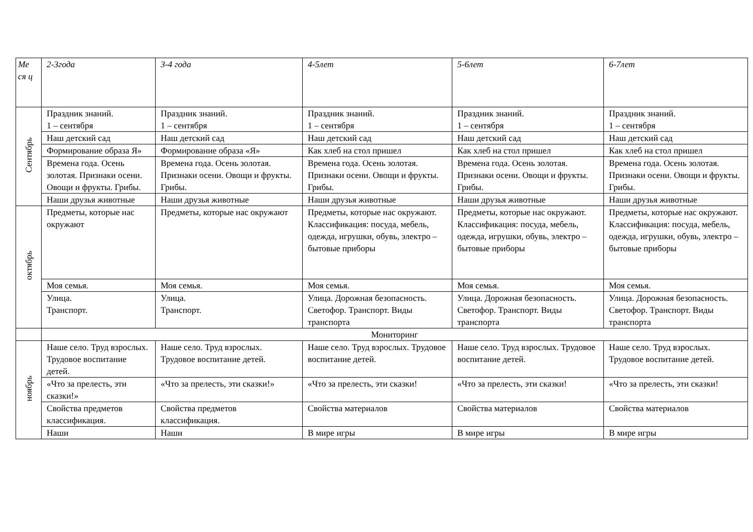| Ме ся ц | 2-3года | 3-4 года | 4-5лет | 5-6лет | 6-7лет |
| --- | --- | --- | --- | --- | --- |
| Сентябрь | Праздник знаний. 1 – сентября | Праздник знаний. 1 – сентября | Праздник знаний. 1 – сентября | Праздник знаний. 1 – сентября | Праздник знаний. 1 – сентября |
| | Наш детский сад | Наш детский сад | Наш детский сад | Наш детский сад | Наш детский сад |
| | Формирование образа Я» | Формирование образа «Я» | Как хлеб на стол пришел | Как хлеб на стол пришел | Как хлеб на стол пришел |
| | Времена года. Осень золотая. Признаки осени. Овощи и фрукты. Грибы. | Времена года. Осень золотая. Признаки осени. Овощи и фрукты. Грибы. | Времена года. Осень золотая. Признаки осени. Овощи и фрукты. Грибы. | Времена года. Осень золотая. Признаки осени. Овощи и фрукты. Грибы. | Времена года. Осень золотая. Признаки осени. Овощи и фрукты. Грибы. |
| | Наши друзья животные | Наши друзья животные | Наши друзья животные | Наши друзья животные | Наши друзья животные |
| октябрь | Предметы, которые нас окружают | Предметы, которые нас окружают | Предметы, которые нас окружают. Классификация: посуда, мебель, одежда, игрушки, обувь, электро – бытовые приборы | Предметы, которые нас окружают. Классификация: посуда, мебель, одежда, игрушки, обувь, электро – бытовые приборы | Предметы, которые нас окружают. Классификация: посуда, мебель, одежда, игрушки, обувь, электро – бытовые приборы |
| | Моя семья. | Моя семья. | Моя семья. | Моя семья. | Моя семья. |
| | Улица. Транспорт. | Улица. Транспорт. | Улица. Дорожная безопасность. Светофор. Транспорт. Виды транспорта | Улица. Дорожная безопасность. Светофор. Транспорт. Виды транспорта | Улица. Дорожная безопасность. Светофор. Транспорт. Виды транспорта |
| | Мониторинг | | | | |
| ноябрь | Наше село. Труд взрослых. Трудовое воспитание детей. | Наше село. Труд взрослых. Трудовое воспитание детей. | Наше село. Труд взрослых. Трудовое воспитание детей. | Наше село. Труд взрослых. Трудовое воспитание детей. | Наше село. Труд взрослых. Трудовое воспитание детей. |
| | «Что за прелесть, эти сказки!» | «Что за прелесть, эти сказки!» | «Что за прелесть, эти сказки! | «Что за прелесть, эти сказки! | «Что за прелесть, эти сказки! |
| | Свойства предметов классификация. | Свойства предметов классификация. | Свойства материалов | Свойства материалов | Свойства материалов |
| | Наши | Наши | В мире игры | В мире игры | В мире игры |